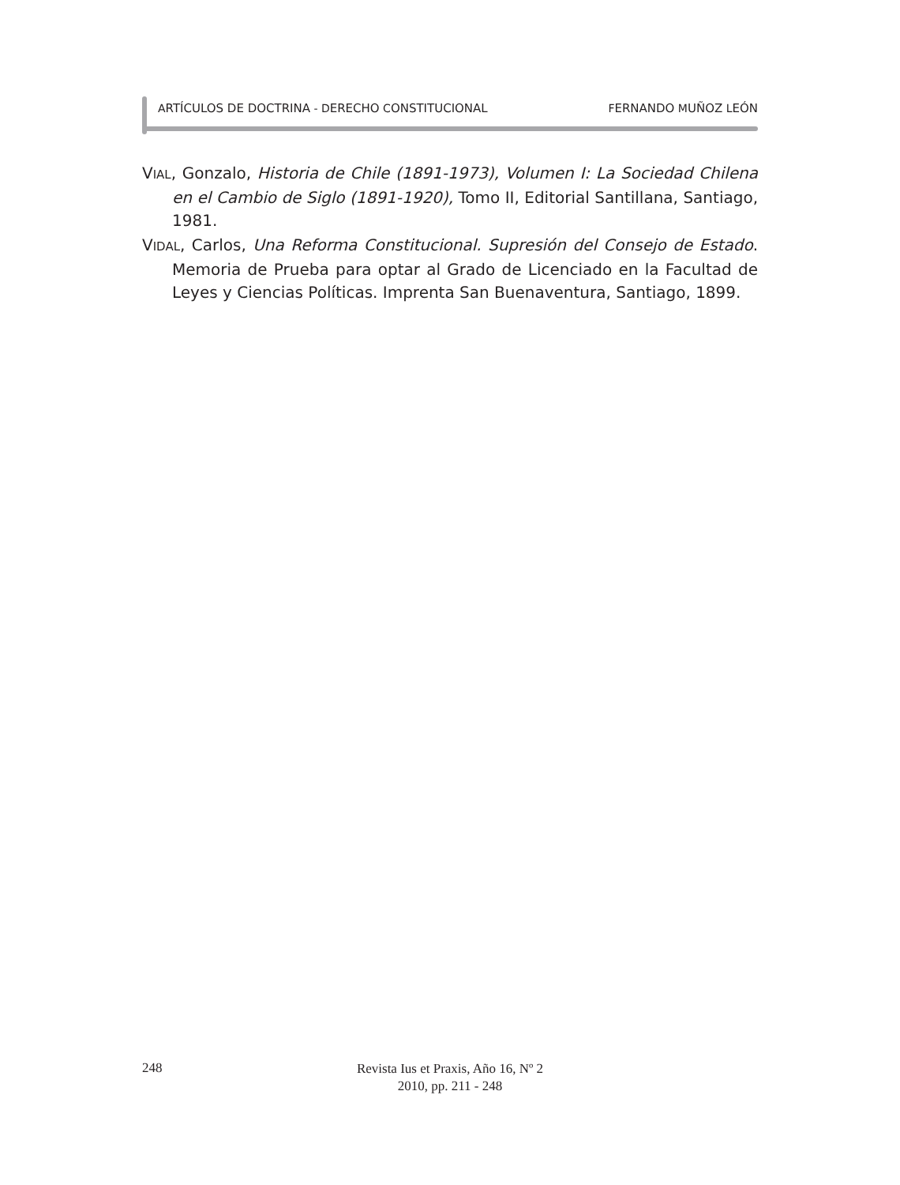ARTÍCULOS DE DOCTRINA - DERECHO CONSTITUCIONAL FERNANDO MUÑOZ LEÓN
VIAL, Gonzalo, Historia de Chile (1891-1973), Volumen I: La Sociedad Chilena en el Cambio de Siglo (1891-1920), Tomo II, Editorial Santillana, Santiago, 1981.
VIDAL, Carlos, Una Reforma Constitucional. Supresión del Consejo de Estado. Memoria de Prueba para optar al Grado de Licenciado en la Facultad de Leyes y Ciencias Políticas. Imprenta San Buenaventura, Santiago, 1899.
248
Revista Ius et Praxis, Año 16, Nº 2
2010, pp. 211 - 248